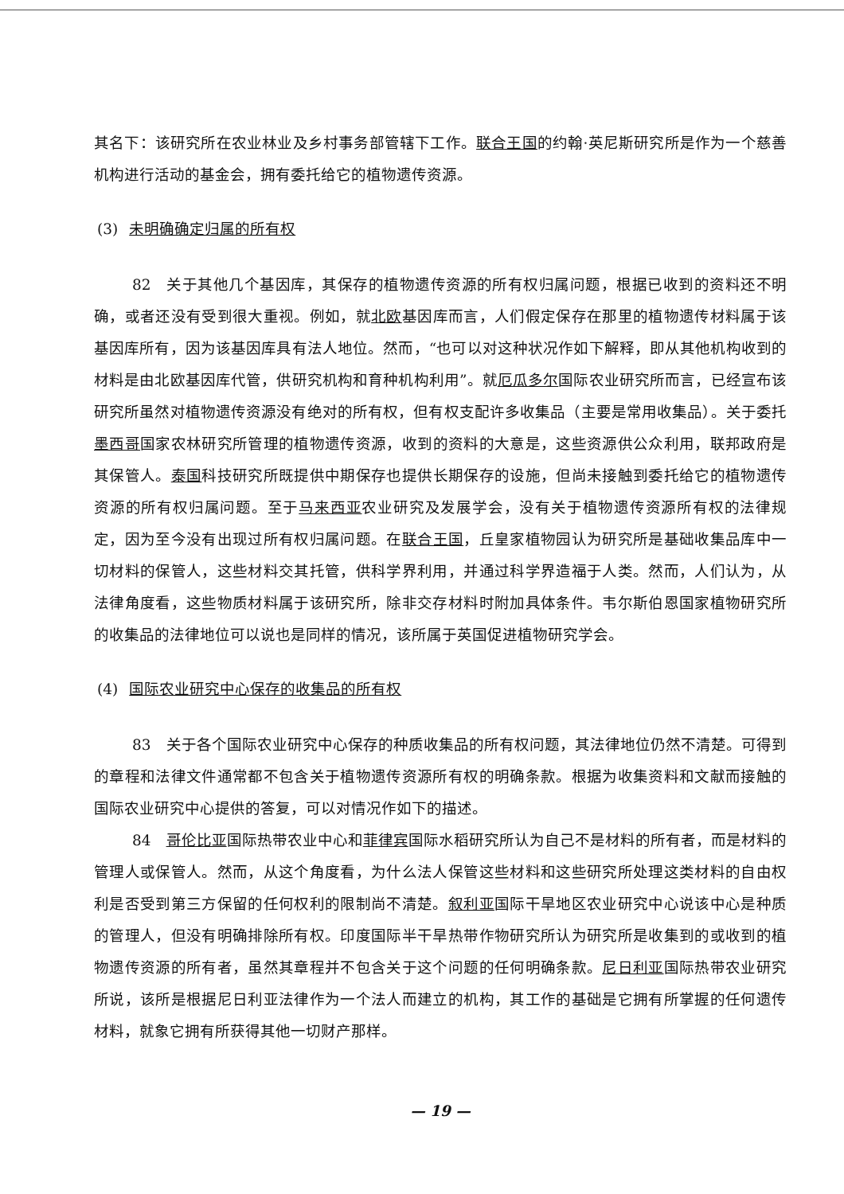其名下：该研究所在农业林业及乡村事务部管辖下工作。联合王国的约翰·英尼斯研究所是作为一个慈善机构进行活动的基金会，拥有委托给它的植物遗传资源。
(3) 未明确确定归属的所有权
82　关于其他几个基因库，其保存的植物遗传资源的所有权归属问题，根据已收到的资料还不明确，或者还没有受到很大重视。例如，就北欧基因库而言，人们假定保存在那里的植物遗传材料属于该基因库所有，因为该基因库具有法人地位。然而，“也可以对这种状况作如下解释，即从其他机构收到的材料是由北欧基因库代管，供研究机构和育种机构利用”。就厄瓜多尔国际农业研究所而言，已经宣布该研究所虽然对植物遗传资源没有绝对的所有权，但有权支配许多收集品（主要是常用收集品）。关于委托墨西哥国家农林研究所管理的植物遗传资源，收到的资料的大意是，这些资源供公众利用，联邦政府是其保管人。泰国科技研究所既提供中期保存也提供长期保存的设施，但尚未接触到委托给它的植物遗传资源的所有权归属问题。至于马来西亚农业研究及发展学会，没有关于植物遗传资源所有权的法律规定，因为至今没有出现过所有权归属问题。在联合王国，丘皇家植物园认为研究所是基础收集品库中一切材料的保管人，这些材料交其托管，供科学界利用，并通过科学界造福于人类。然而，人们认为，从法律角度看，这些物质材料属于该研究所，除非交存材料时附加具体条件。韦尔斯伯恩国家植物研究所的收集品的法律地位可以说也是同样的情况，该所属于英国促进植物研究学会。
(4) 国际农业研究中心保存的收集品的所有权
83　关于各个国际农业研究中心保存的种质收集品的所有权问题，其法律地位仍然不清楚。可得到的章程和法律文件通常都不包含关于植物遗传资源所有权的明确条款。根据为收集资料和文献而接触的国际农业研究中心提供的答复，可以对情况作如下的描述。
84　哥伦比亚国际热带农业中心和菲律宾国际水稻研究所认为自己不是材料的所有者，而是材料的管理人或保管人。然而，从这个角度看，为什么法人保管这些材料和这些研究所处理这类材料的自由权利是否受到第三方保留的任何权利的限制尚不清楚。叙利亚国际干旱地区农业研究中心说该中心是种质的管理人，但没有明确排除所有权。印度国际半干旱热带作物研究所认为研究所是收集到的或收到的植物遗传资源的所有者，虽然其章程并不包含关于这个问题的任何明确条款。尼日利亚国际热带农业研究所说，该所是根据尼日利亚法律作为一个法人而建立的机构，其工作的基础是它拥有所掌握的任何遗传材料，就象它拥有所获得其他一切财产那样。
— 19 —